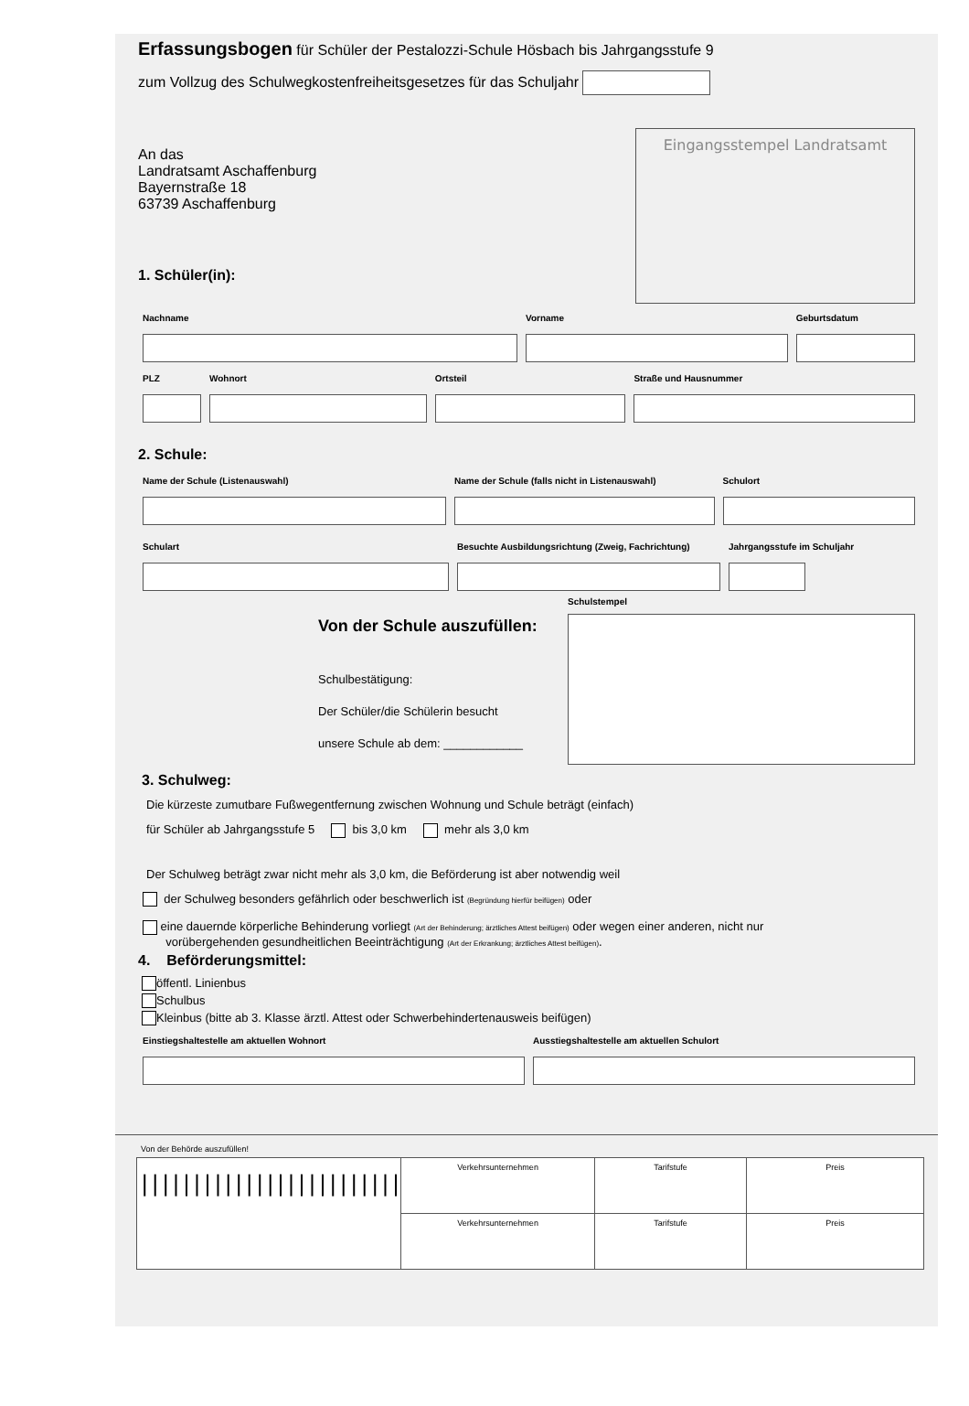Erfassungsbogen für Schüler der Pestalozzi-Schule Hösbach bis Jahrgangsstufe 9
zum Vollzug des Schulwegkostenfreiheitsgesetzes für das Schuljahr
An das
Landratsamt Aschaffenburg
Bayernstraße 18
63739 Aschaffenburg
1. Schüler(in):
Eingangsstempel Landratsamt
Nachname Vorname Geburtsdatum
PLZ Wohnort Ortsteil Straße und Hausnummer
2. Schule:
Name der Schule (Listenauswahl) Name der Schule (falls nicht in Listenauswahl)
Schulort
Schulart Besuchte Ausbildungsrichtung (Zweig, Fachrichtung)
Jahrgangsstufe im Schuljahr
Von der Schule auszufüllen:
Schulbestätigung:
Der Schüler/die Schülerin besucht
unsere Schule ab dem: ____________
Schulstempel
3. Schulweg:
Die kürzeste zumutbare Fußwegentfernung zwischen Wohnung und Schule beträgt (einfach)
für Schüler ab Jahrgangsstufe 5 bis 3,0 km mehr als 3,0 km
Der Schulweg beträgt zwar nicht mehr als 3,0 km, die Beförderung ist aber notwendig weil
der Schulweg besonders gefährlich oder beschwerlich ist (Begründung hierfür beifügen) oder
eine dauernde körperliche Behinderung vorliegt (Art der Behinderung; ärztliches Attest beifügen) oder wegen einer anderen, nicht nur
vorübergehenden gesundheitlichen Beeinträchtigung (Art der Erkrankung; ärztliches Attest beifügen).
4. Beförderungsmittel:
öffentl. Linienbus
Schulbus
Kleinbus (bitte ab 3. Klasse ärztl. Attest oder Schwerbehindertenausweis beifügen)
Einstiegshaltestelle am aktuellen Wohnort Ausstiegshaltestelle am aktuellen Schulort
Von der Behörde auszufüllen!
| ///////////////////////// | Verkehrsunternehmen | Tarifstufe | Preis |
| | Verkehrsunternehmen | Tarifstufe | Preis |